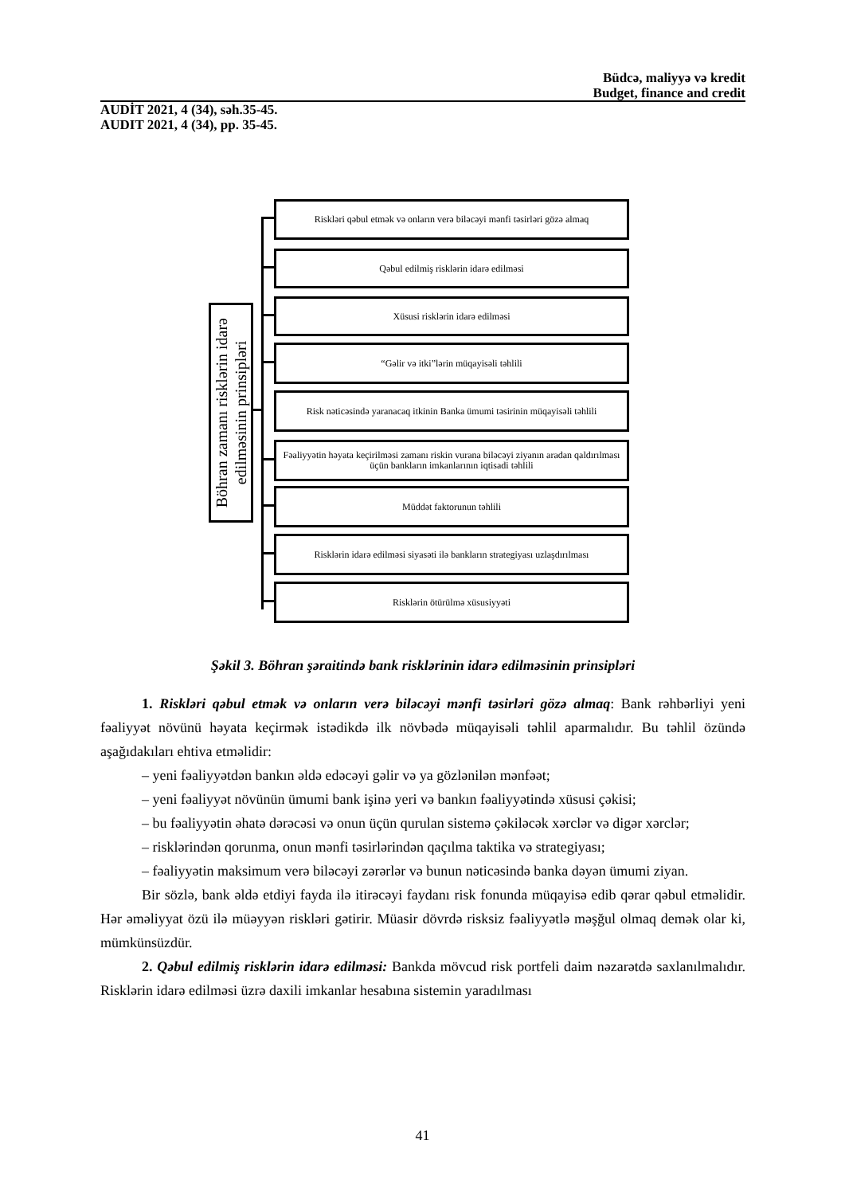Büdcə, maliyyə və kredit
Budget, finance and credit
AUDİT 2021, 4 (34), səh.35-45.
AUDIT 2021, 4 (34), pp. 35-45.
Böhran zamanı risklərin idarə
edilməsinin prinsipləri
Riskləri qəbul etmək və onların verə biləcəyi mənfi təsirləri gözə almaq
Qəbul edilmiş risklərin idarə edilməsi
Xüsusi risklərin idarə edilməsi
“Gəlir və itki”lərin müqayisəli təhlili
Risk nəticəsində yaranacaq itkinin Banka ümumi təsirinin müqayisəli təhlili
Fəaliyyətin həyata keçirilməsi zamanı riskin vurana biləcəyi ziyanın aradan qaldırılması üçün bankların imkanlarının iqtisadi təhlili
Müddət faktorunun təhlili
Risklərin idarə edilməsi siyasəti ilə bankların strategiyası uzlaşdırılması
Risklərin ötürülmə xüsusiyyəti
Şəkil 3. Böhran şəraitində bank risklərinin idarə edilməsinin prinsipləri
1. Riskləri qəbul etmək və onların verə biləcəyi mənfi təsirləri gözə almaq: Bank rəhbərliyi yeni fəaliyyət növünü həyata keçirmək istədikdə ilk növbədə müqayisəli təhlil aparmalıdır. Bu təhlil özündə aşağıdakıları ehtiva etməlidir:
– yeni fəaliyyətdən bankın əldə edəcəyi gəlir və ya gözlənilən mənfəət;
– yeni fəaliyyət növünün ümumi bank işinə yeri və bankın fəaliyyətində xüsusi çəkisi;
– bu fəaliyyətin əhatə dərəcəsi və onun üçün qurulan sistemə çəkiləcək xərclər və digər xərclər;
– risklərindən qorunma, onun mənfi təsirlərindən qaçılma taktika və strategiyası;
– fəaliyyətin maksimum verə biləcəyi zərərlər və bunun nəticəsində banka dəyən ümumi ziyan.
Bir sözlə, bank əldə etdiyi fayda ilə itirəcəyi faydanı risk fonunda müqayisə edib qərar qəbul etməlidir. Hər əməliyyat özü ilə müəyyən riskləri gətirir. Müasir dövrdə risksiz fəaliyyətlə məşğul olmaq demək olar ki, mümkünsüzdür.
2. Qəbul edilmiş risklərin idarə edilməsi: Bankda mövcud risk portfeli daim nəzarətdə saxlanılmalıdır. Risklərin idarə edilməsi üzrə daxili imkanlar hesabına sistemin yaradılması
41